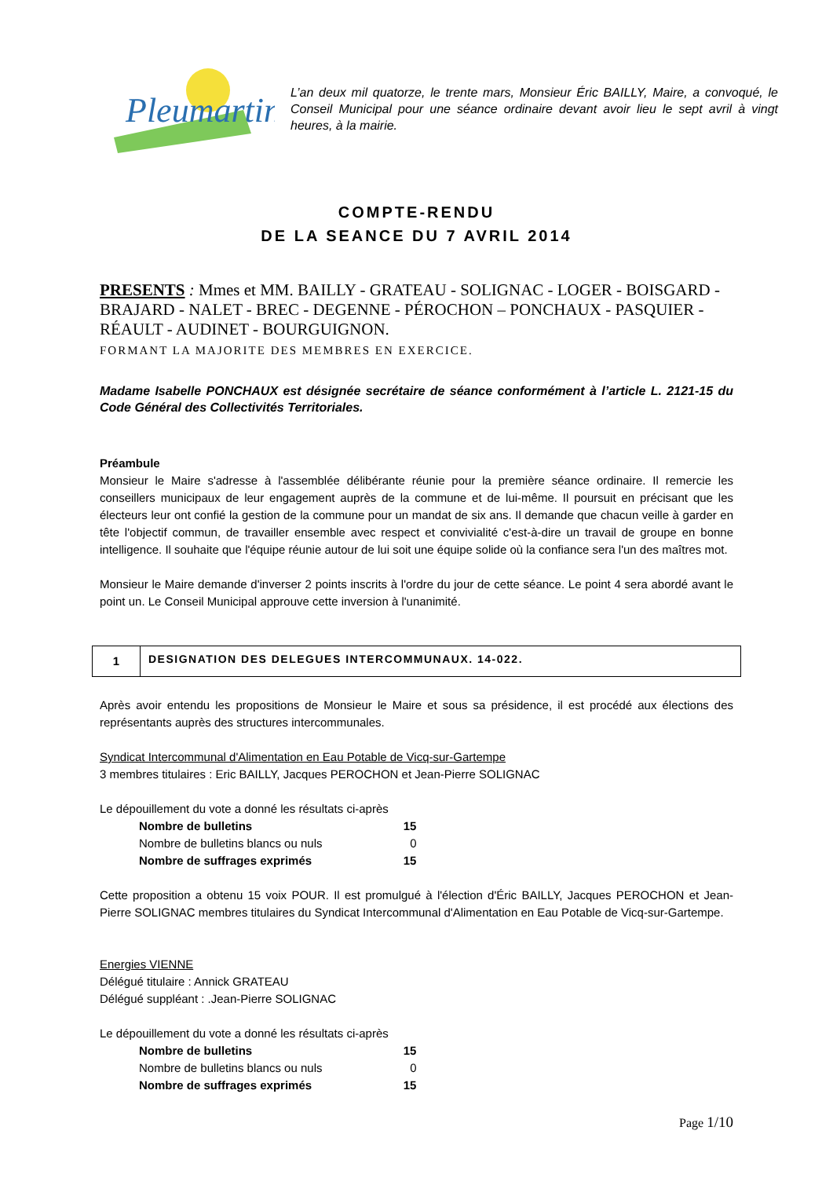Pleumartin.
L’an deux mil quatorze, le trente mars, Monsieur Éric BAILLY, Maire, a convoqué, le Conseil Municipal pour une séance ordinaire devant avoir lieu le sept avril à vingt heures, à la mairie.
COMPTE-RENDU
DE LA SEANCE DU 7 AVRIL 2014
PRESENTS : Mmes et MM. BAILLY - GRATEAU - SOLIGNAC - LOGER - BOISGARD - BRAJARD - NALET - BREC - DEGENNE - PÉROCHON – PONCHAUX - PASQUIER - RÉAULT - AUDINET - BOURGUIGNON.
FORMANT LA MAJORITE DES MEMBRES EN EXERCICE.
Madame Isabelle PONCHAUX est désignée secrétaire de séance conformément à l’article L. 2121-15 du Code Général des Collectivités Territoriales.
Préambule
Monsieur le Maire s'adresse à l'assemblée délibérante réunie pour la première séance ordinaire. Il remercie les conseillers municipaux de leur engagement auprès de la commune et de lui-même. Il poursuit en précisant que les électeurs leur ont confié la gestion de la commune pour un mandat de six ans. Il demande que chacun veille à garder en tête l'objectif commun, de travailler ensemble avec respect et convivialité c'est-à-dire un travail de groupe en bonne intelligence. Il souhaite que l'équipe réunie autour de lui soit une équipe solide où la confiance sera l'un des maîtres mot.
Monsieur le Maire demande d'inverser 2 points inscrits à l'ordre du jour de cette séance. Le point 4 sera abordé avant le point un. Le Conseil Municipal approuve cette inversion à l'unanimité.
1
DESIGNATION DES DELEGUES INTERCOMMUNAUX. 14-022.
Après avoir entendu les propositions de Monsieur le Maire et sous sa présidence, il est procédé aux élections des représentants auprès des structures intercommunales.
Syndicat Intercommunal d'Alimentation en Eau Potable de Vicq-sur-Gartempe
3 membres titulaires : Eric BAILLY, Jacques PEROCHON et Jean-Pierre SOLIGNAC
Le dépouillement du vote a donné les résultats ci-après
| Nombre de bulletins | 15 |
| Nombre de bulletins blancs ou nuls | 0 |
| Nombre de suffrages exprimés | 15 |
Cette proposition a obtenu 15 voix POUR. Il est promulgué à l'élection d'Éric BAILLY, Jacques PEROCHON et Jean-Pierre SOLIGNAC membres titulaires du Syndicat Intercommunal d'Alimentation en Eau Potable de Vicq-sur-Gartempe.
Energies VIENNE
Délégué titulaire : Annick GRATEAU
Délégué suppléant : .Jean-Pierre SOLIGNAC
Le dépouillement du vote a donné les résultats ci-après
| Nombre de bulletins | 15 |
| Nombre de bulletins blancs ou nuls | 0 |
| Nombre de suffrages exprimés | 15 |
Page 1/10